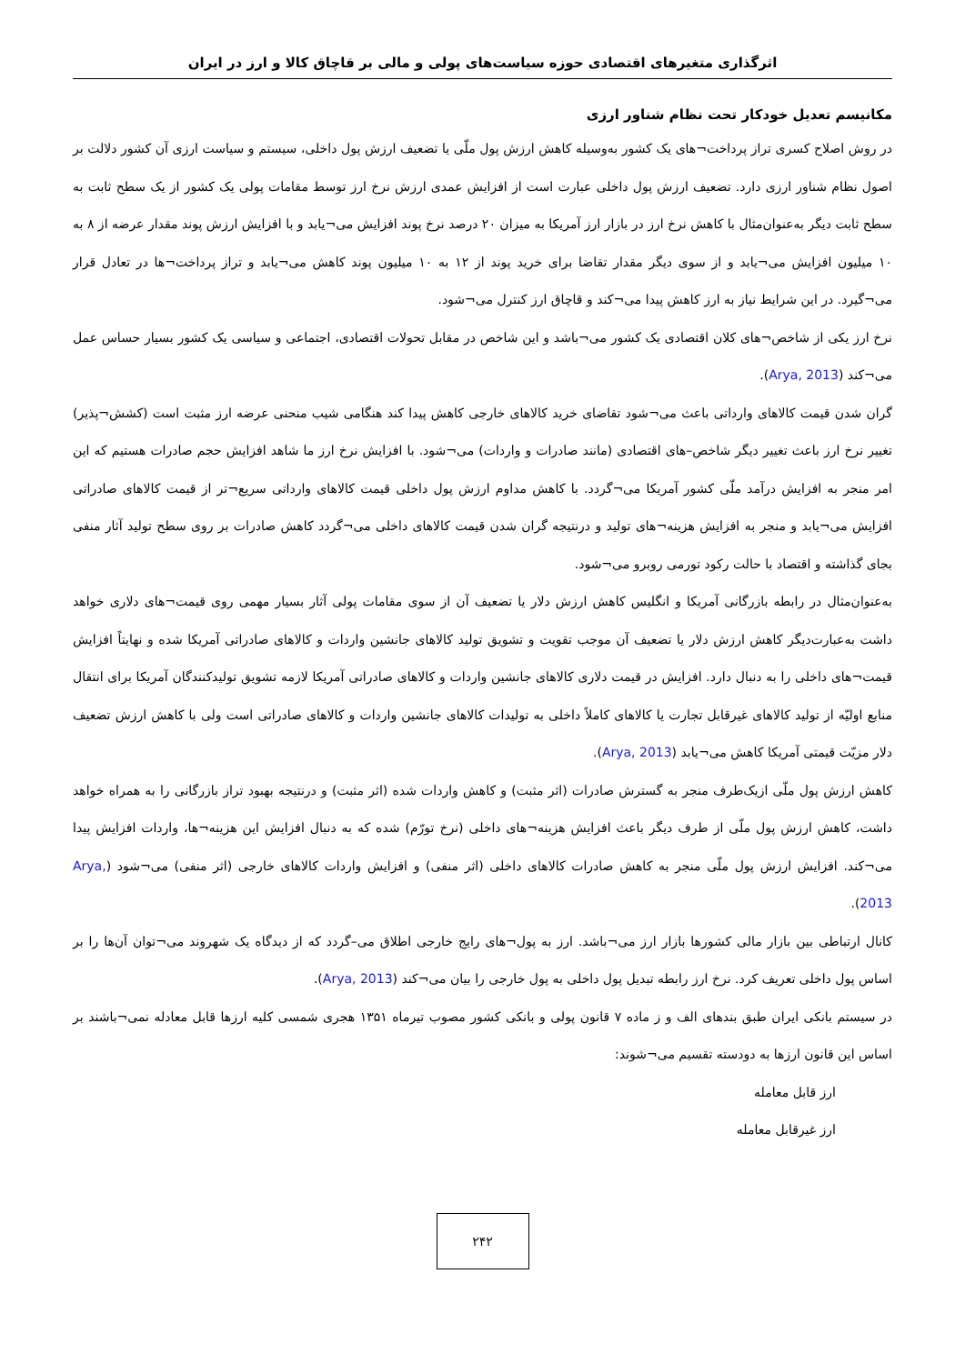اثرگذاری متغیرهای اقتصادی حوزه سیاست‌های پولی و مالی بر قاچاق کالا و ارز در ایران
مکانیسم تعدیل خودکار تحت نظام شناور ارزی
در روش اصلاح کسری تراز پرداخت¬های یک کشور به‌وسیله کاهش ارزش پول ملّی یا تضعیف ارزش پول داخلی، سیستم و سیاست ارزی آن کشور دلالت بر اصول نظام شناور ارزی دارد. تضعیف ارزش پول داخلی عبارت است از افزایش عمدی ارزش نرخ ارز توسط مقامات پولی یک کشور از یک سطح ثابت به سطح ثابت دیگر به‌عنوان‌مثال با کاهش نرخ ارز در بازار ارز آمریکا به میزان ۲۰ درصد نرخ پوند افزایش می¬یابد و با افزایش ارزش پوند مقدار عرضه از ۸ به ۱۰ میلیون افزایش می¬یابد و از سوی دیگر مقدار تقاضا برای خرید پوند از ۱۲ به ۱۰ میلیون پوند کاهش می¬یابد و تراز پرداخت¬ها در تعادل قرار می¬گیرد. در این شرایط نیاز به ارز کاهش پیدا می¬کند و قاچاق ارز کنترل می¬شود.
نرخ ارز یکی از شاخص¬های کلان اقتصادی یک کشور می¬باشد و این شاخص در مقابل تحولات اقتصادی، اجتماعی و سیاسی یک کشور بسیار حساس عمل می¬کند (Arya, 2013).
گران شدن قیمت کالاهای وارداتی باعث می¬شود تقاضای خرید کالاهای خارجی کاهش پیدا کند هنگامی شیب منحنی عرضه ارز مثبت است (کشش¬پذیر) تغییر نرخ ارز باعث تغییر دیگر شاخص–های اقتصادی (مانند صادرات و واردات) می¬شود. با افزایش نرخ ارز ما شاهد افزایش حجم صادرات هستیم که این امر منجر به افزایش درآمد ملّی کشور آمریکا می¬گردد. با کاهش مداوم ارزش پول داخلی قیمت کالاهای وارداتی سریع¬تر از قیمت کالاهای صادراتی افزایش می¬یابد و منجر به افزایش هزینه¬های تولید و درنتیجه گران شدن قیمت کالاهای داخلی می¬گردد کاهش صادرات بر روی سطح تولید آثار منفی بجای گذاشته و اقتصاد با حالت رکود تورمی روبرو می¬شود.
به‌عنوان‌مثال در رابطه بازرگانی آمریکا و انگلیس کاهش ارزش دلار یا تضعیف آن از سوی مقامات پولی آثار بسیار مهمی روی قیمت¬های دلاری خواهد داشت به‌عبارت‌دیگر کاهش ارزش دلار یا تضعیف آن موجب تقویت و تشویق تولید کالاهای جانشین واردات و کالاهای صادراتی آمریکا شده و نهایتاً افزایش قیمت¬های داخلی را به دنبال دارد. افزایش در قیمت دلاری کالاهای جانشین واردات و کالاهای صادراتی آمریکا لازمه تشویق تولیدکنندگان آمریکا برای انتقال منابع اولیّه از تولید کالاهای غیرقابل تجارت یا کالاهای کاملاً داخلی به تولیدات کالاهای جانشین واردات و کالاهای صادراتی است ولی با کاهش ارزش تضعیف دلار مزیّت قیمتی آمریکا کاهش می¬یابد (Arya, 2013).
کاهش ارزش پول ملّی ازیک‌طرف منجر به گسترش صادرات (اثر مثبت) و کاهش واردات شده (اثر مثبت) و درنتیجه بهبود تراز بازرگانی را به همراه خواهد داشت، کاهش ارزش پول ملّی از طرف دیگر باعث افزایش هزینه¬های داخلی (نرخ تورّم) شده که به دنبال افزایش این هزینه¬ها، واردات افزایش پیدا می¬کند. افزایش ارزش پول ملّی منجر به کاهش صادرات کالاهای داخلی (اثر منفی) و افزایش واردات کالاهای خارجی (اثر منفی) می¬شود (Arya, 2013).
کانال ارتباطی بین بازار مالی کشورها بازار ارز می¬باشد. ارز به پول¬های رایج خارجی اطلاق می–گردد که از دیدگاه یک شهروند می¬توان آن‌ها را بر اساس پول داخلی تعریف کرد. نرخ ارز رابطه تبدیل پول داخلی به پول خارجی را بیان می¬کند (Arya, 2013).
در سیستم بانکی ایران طبق بندهای الف و ز ماده ۷ قانون پولی و بانکی کشور مصوب تیرماه ۱۳۵۱ هجری شمسی کلیه ارزها قابل معادله نمی¬باشند بر اساس این قانون ارزها به دودسته تقسیم می¬شوند:
ارز قابل معامله
ارز غیرقابل معامله
۲۴۲